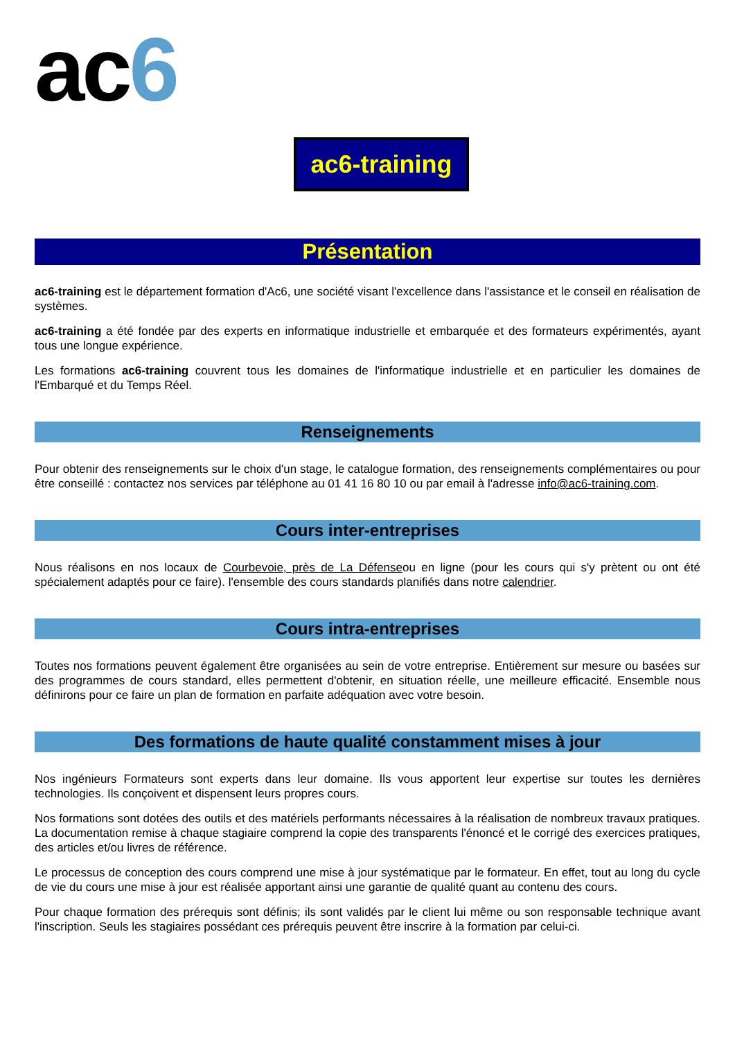ac6
ac6-training
Présentation
ac6-training est le département formation d'Ac6, une société visant l'excellence dans l'assistance et le conseil en réalisation de systèmes.
ac6-training a été fondée par des experts en informatique industrielle et embarquée et des formateurs expérimentés, ayant tous une longue expérience.
Les formations ac6-training couvrent tous les domaines de l'informatique industrielle et en particulier les domaines de l'Embarqué et du Temps Réel.
Renseignements
Pour obtenir des renseignements sur le choix d'un stage, le catalogue formation, des renseignements complémentaires ou pour être conseillé : contactez nos services par téléphone au 01 41 16 80 10 ou par email à l'adresse info@ac6-training.com.
Cours inter-entreprises
Nous réalisons en nos locaux de Courbevoie, près de La Défenseou en ligne (pour les cours qui s'y prètent ou ont été spécialement adaptés pour ce faire). l'ensemble des cours standards planifiés dans notre calendrier.
Cours intra-entreprises
Toutes nos formations peuvent également être organisées au sein de votre entreprise. Entièrement sur mesure ou basées sur des programmes de cours standard, elles permettent d'obtenir, en situation réelle, une meilleure efficacité. Ensemble nous définirons pour ce faire un plan de formation en parfaite adéquation avec votre besoin.
Des formations de haute qualité constamment mises à jour
Nos ingénieurs Formateurs sont experts dans leur domaine. Ils vous apportent leur expertise sur toutes les dernières technologies. Ils conçoivent et dispensent leurs propres cours.
Nos formations sont dotées des outils et des matériels performants nécessaires à la réalisation de nombreux travaux pratiques. La documentation remise à chaque stagiaire comprend la copie des transparents l'énoncé et le corrigé des exercices pratiques, des articles et/ou livres de référence.
Le processus de conception des cours comprend une mise à jour systématique par le formateur. En effet, tout au long du cycle de vie du cours une mise à jour est réalisée apportant ainsi une garantie de qualité quant au contenu des cours.
Pour chaque formation des prérequis sont définis; ils sont validés par le client lui même ou son responsable technique avant l'inscription. Seuls les stagiaires possédant ces prérequis peuvent être inscrire à la formation par celui-ci.